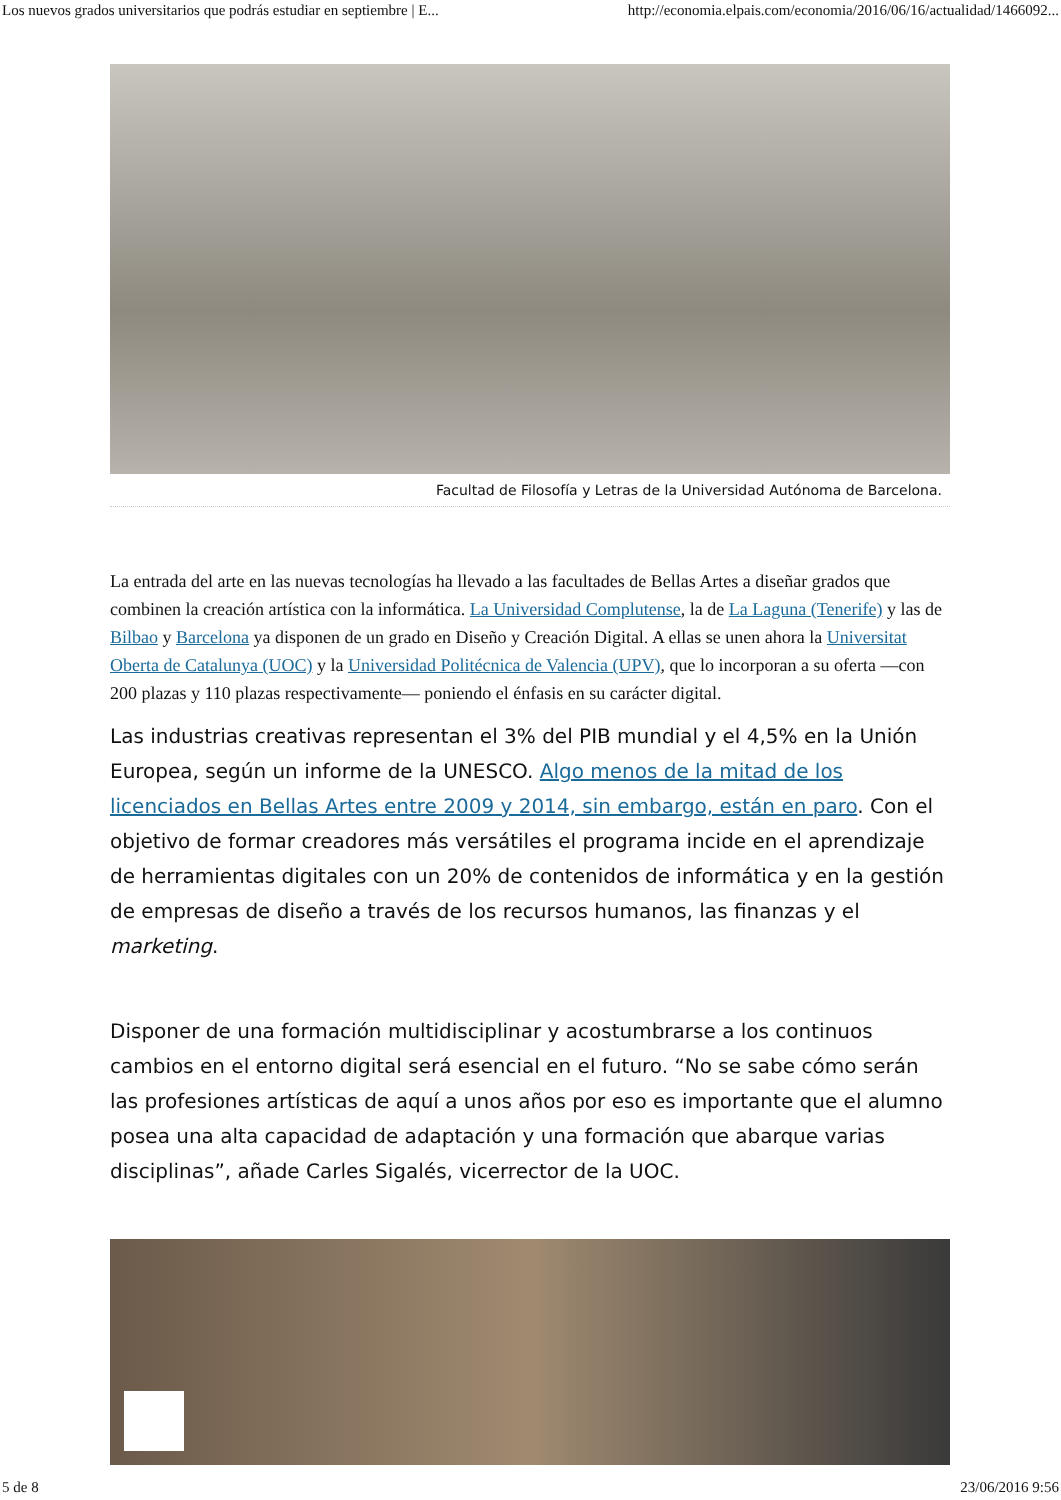Los nuevos grados universitarios que podrás estudiar en septiembre | E... http://economia.elpais.com/economia/2016/06/16/actualidad/1466092...
Facultad de Filosofía y Letras de la Universidad Autónoma de Barcelona.
La entrada del arte en las nuevas tecnologías ha llevado a las facultades de Bellas Artes a diseñar grados que combinen la creación artística con la informática. La Universidad Complutense, la de La Laguna (Tenerife) y las de Bilbao y Barcelona ya disponen de un grado en Diseño y Creación Digital. A ellas se unen ahora la Universitat Oberta de Catalunya (UOC) y la Universidad Politécnica de Valencia (UPV), que lo incorporan a su oferta —con 200 plazas y 110 plazas respectivamente— poniendo el énfasis en su carácter digital.
Las industrias creativas representan el 3% del PIB mundial y el 4,5% en la Unión Europea, según un informe de la UNESCO. Algo menos de la mitad de los licenciados en Bellas Artes entre 2009 y 2014, sin embargo, están en paro. Con el objetivo de formar creadores más versátiles el programa incide en el aprendizaje de herramientas digitales con un 20% de contenidos de informática y en la gestión de empresas de diseño a través de los recursos humanos, las finanzas y el marketing.
Disponer de una formación multidisciplinar y acostumbrarse a los continuos cambios en el entorno digital será esencial en el futuro. “No se sabe cómo serán las profesiones artísticas de aquí a unos años por eso es importante que el alumno posea una alta capacidad de adaptación y una formación que abarque varias disciplinas”, añade Carles Sigalés, vicerrector de la UOC.
5 de 8 23/06/2016 9:56